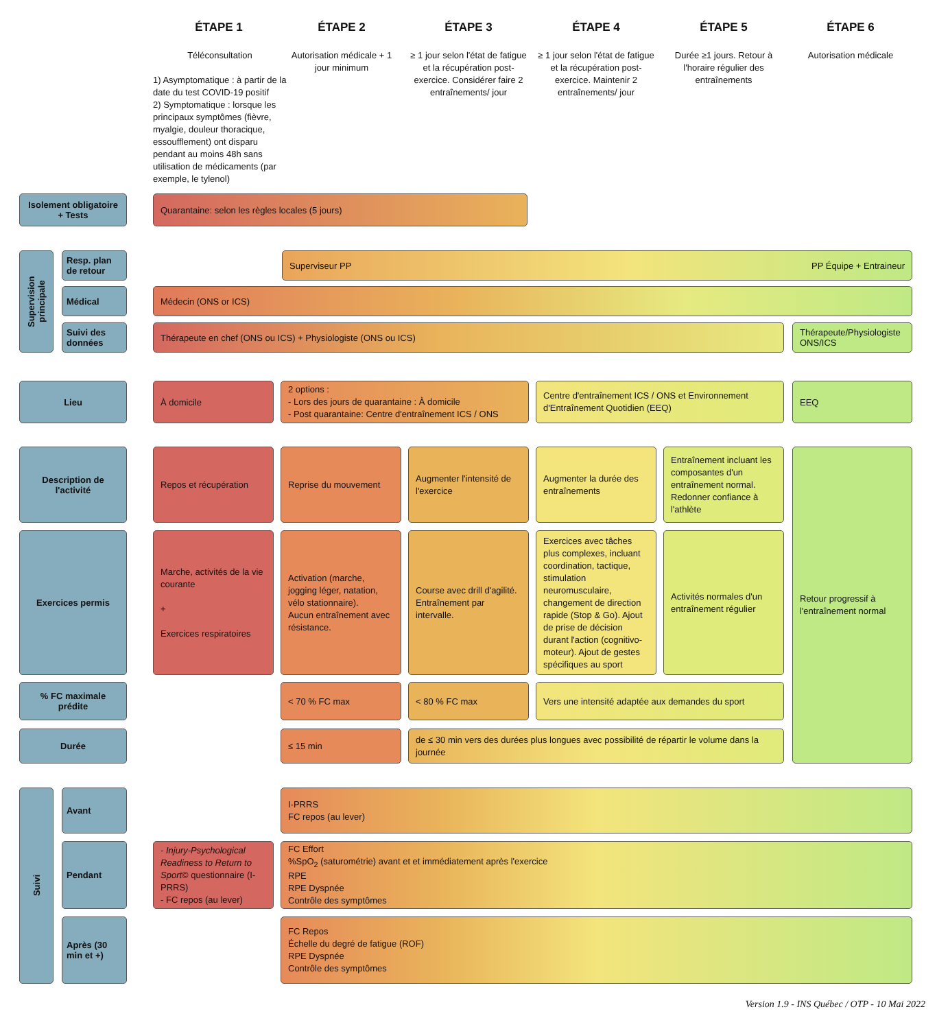ÉTAPE 1 ÉTAPE 2 ÉTAPE 3 ÉTAPE 4 ÉTAPE 5 ÉTAPE 6
Téléconsultation
1) Asymptomatique : à partir de la date du test COVID-19 positif
2) Symptomatique : lorsque les principaux symptômes (fièvre, myalgie, douleur thoracique, essoufflement) ont disparu pendant au moins 48h sans utilisation de médicaments (par exemple, le tylenol)
Autorisation médicale + 1 jour minimum
≥ 1 jour selon l'état de fatigue et la récupération post-exercice. Considérer faire 2 entraînements/ jour
≥ 1 jour selon l'état de fatigue et la récupération post-exercice. Maintenir 2 entraînements/ jour
Durée ≥1 jours. Retour à l'horaire régulier des entraînements
Autorisation médicale
Isolement obligatoire + Tests
Quarantaine: selon les règles locales (5 jours)
Supervision principale
Resp. plan de retour
Superviseur PP PP Équipe + Entraineur
Médical Médecin (ONS or ICS)
Suivi des données
Thérapeute en chef (ONS ou ICS) + Physiologiste (ONS ou ICS)
Thérapeute/Physiologiste ONS/ICS
Lieu À domicile
2 options :
- Lors des jours de quarantaine : À domicile
- Post quarantaine: Centre d'entraînement ICS / ONS
Centre d'entraînement ICS / ONS et Environnement d'Entraînement Quotidien (EEQ)
EEQ
Description de l'activité
Repos et récupération Reprise du mouvement
Augmenter l'intensité de l'exercice
Augmenter la durée des entraînements
Entraînement incluant les composantes d'un entraînement normal. Redonner confiance à l'athlète
Retour progressif à l'entraînement normal
Exercices permis
Marche, activités de la vie courante
+
Exercices respiratoires
Activation (marche, jogging léger, natation, vélo stationnaire).
Aucun entraînement avec résistance.
Course avec drill d'agilité. Entraînement par intervalle.
Exercices avec tâches plus complexes, incluant coordination, tactique, stimulation neuromusculaire, changement de direction rapide (Stop & Go). Ajout de prise de décision durant l'action (cognitivo-moteur). Ajout de gestes spécifiques au sport
Activités normales d'un entraînement régulier
% FC maximale prédite
< 70 % FC max < 80 % FC max
Vers une intensité adaptée aux demandes du sport
Durée ≤ 15 min
de ≤ 30 min vers des durées plus longues avec possibilité de répartir le volume dans la journée
Suivi Avant
I-PRRS
FC repos (au lever)
Pendant
- Injury-Psychological Readiness to Return to Sport© questionnaire (I-PRRS)
- FC repos (au lever)
FC Effort
%SpO<sub>2</sub> (saturométrie) avant et et immédiatement après l'exercice
RPE
RPE Dyspnée
Contrôle des symptômes
Après (30 min et +)
FC Repos
Échelle du degré de fatigue (ROF)
RPE Dyspnée
Contrôle des symptômes
Version 1.9 - INS Québec / OTP - 10 Mai 2022